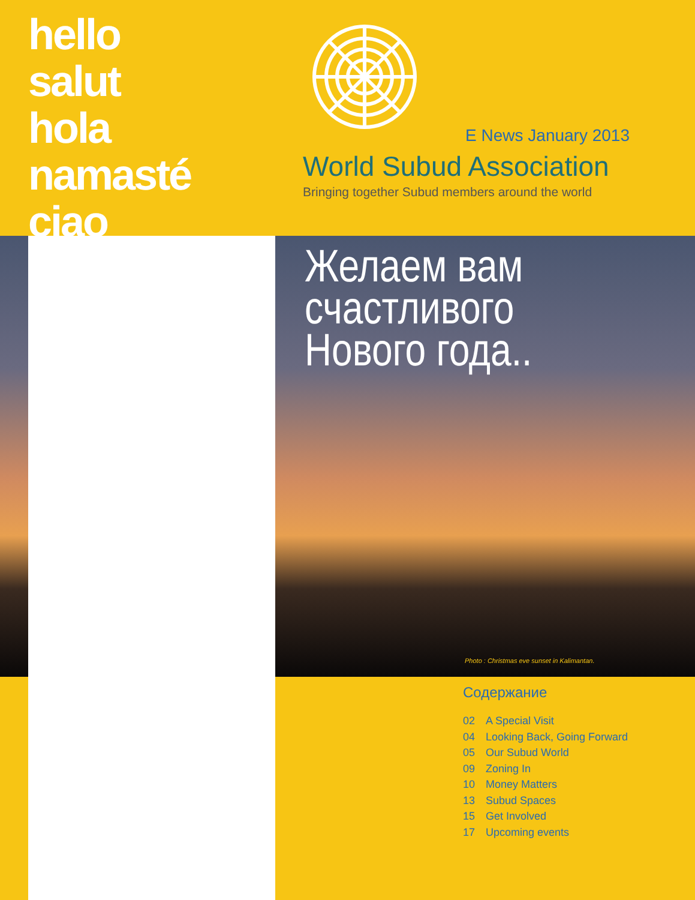hello
salut
hola
namasté
ciao
E News January 2013
World Subud Association
Bringing together Subud members around the world
Желаем вам
счастливого
Нового года..
Photo : Christmas eve sunset in Kalimantan.
Содержание
02 A Special Visit
04 Looking Back, Going Forward
05 Our Subud World
09 Zoning In
10 Money Matters
13 Subud Spaces
15 Get Involved
17 Upcoming events